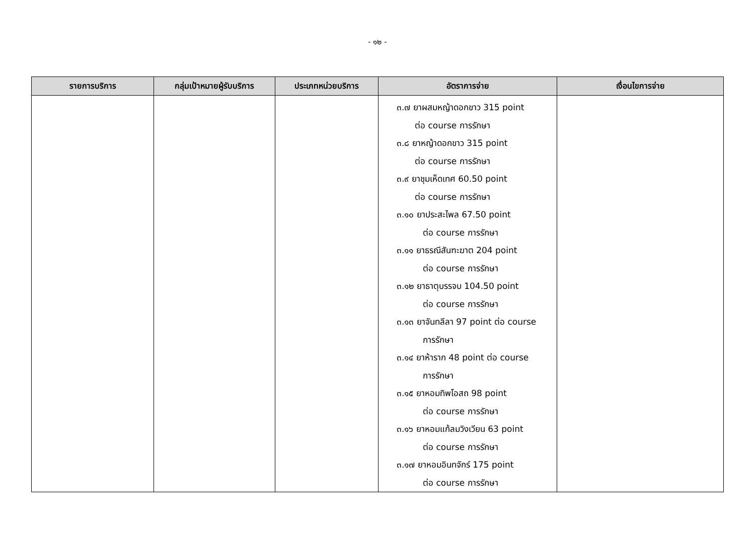- ๑๒ -
| รายการบริการ | กลุ่มเป้าหมายผู้รับบริการ | ประเภทหน่วยบริการ | อัตราการจ่าย | เงื่อนไขการจ่าย |
| --- | --- | --- | --- | --- |
| | | | ๓.๗ ยาผสมหญ้าดอกขาว 315 point ต่อ course การรักษา ๓.๘ ยาหญ้าดอกขาว 315 point ต่อ course การรักษา ๓.๙ ยาชุมเห็ดเทศ 60.50 point ต่อ course การรักษา ๓.๑๐ ยาประสะไพล 67.50 point ต่อ course การรักษา ๓.๑๑ ยาธรณีสันฑะฆาต 204 point ต่อ course การรักษา ๓.๑๒ ยาธาตุบรรจบ 104.50 point ต่อ course การรักษา ๓.๑๓ ยาจันทลีลา 97 point ต่อ course การรักษา ๓.๑๔ ยาห้าราก 48 point ต่อ course การรักษา ๓.๑๕ ยาหอมทิพโอสถ 98 point ต่อ course การรักษา ๓.๑๖ ยาหอมแก้ลมวิงเวียน 63 point ต่อ course การรักษา ๓.๑๗ ยาหอมอินทจักร์ 175 point ต่อ course การรักษา | |